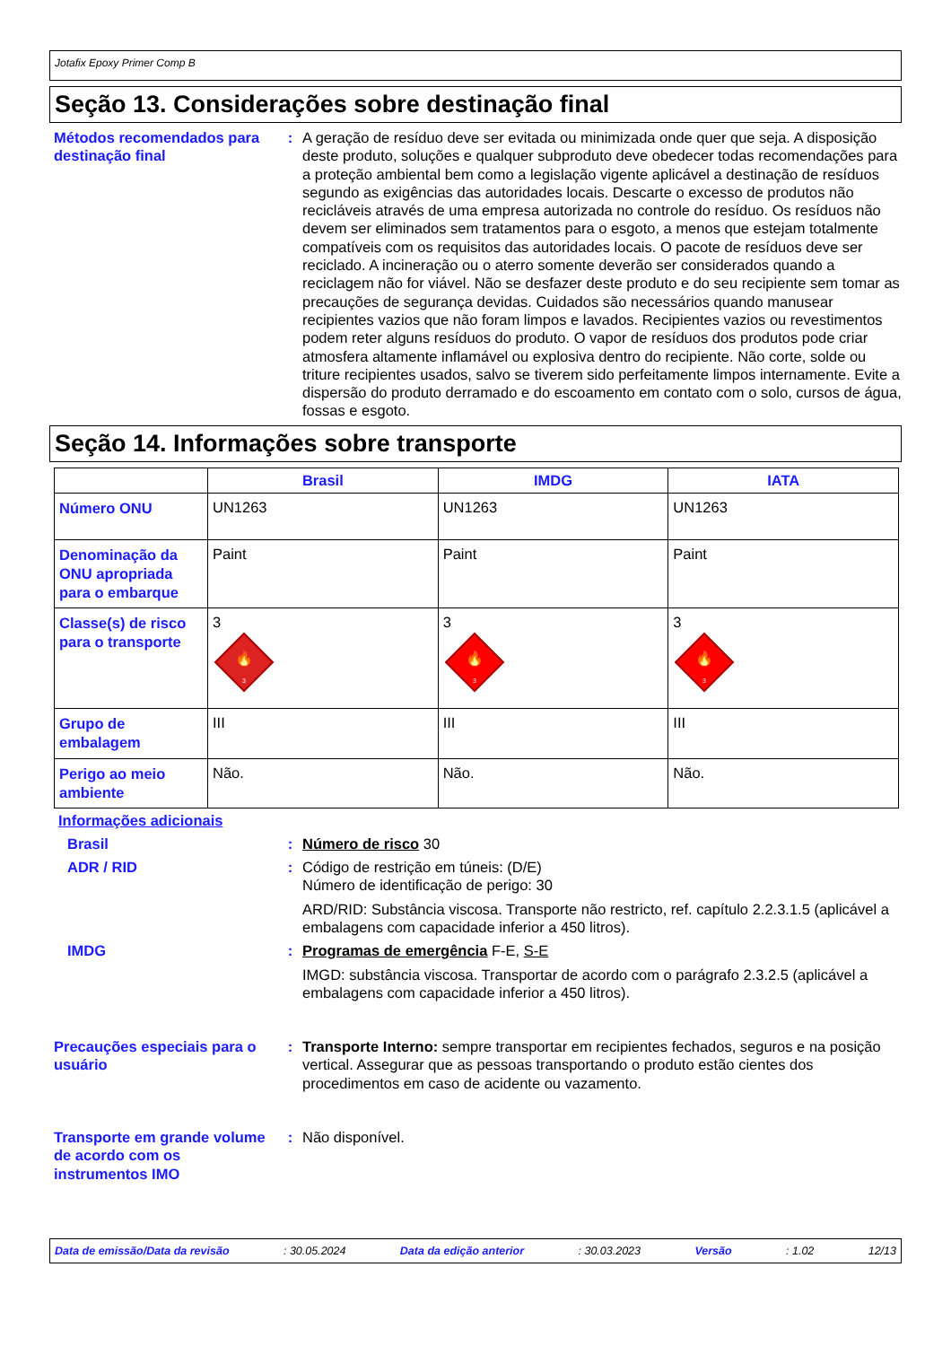Jotafix Epoxy Primer Comp B
Seção 13. Considerações sobre destinação final
Métodos recomendados para destinação final
: A geração de resíduo deve ser evitada ou minimizada onde quer que seja. A disposição deste produto, soluções e qualquer subproduto deve obedecer todas recomendações para a proteção ambiental bem como a legislação vigente aplicável a destinação de resíduos segundo as exigências das autoridades locais. Descarte o excesso de produtos não recicláveis através de uma empresa autorizada no controle do resíduo. Os resíduos não devem ser eliminados sem tratamentos para o esgoto, a menos que estejam totalmente compatíveis com os requisitos das autoridades locais. O pacote de resíduos deve ser reciclado. A incineração ou o aterro somente deverão ser considerados quando a reciclagem não for viável. Não se desfazer deste produto e do seu recipiente sem tomar as precauções de segurança devidas. Cuidados são necessários quando manusear recipientes vazios que não foram limpos e lavados. Recipientes vazios ou revestimentos podem reter alguns resíduos do produto. O vapor de resíduos dos produtos pode criar atmosfera altamente inflamável ou explosiva dentro do recipiente. Não corte, solde ou triture recipientes usados, salvo se tiverem sido perfeitamente limpos internamente. Evite a dispersão do produto derramado e do escoamento em contato com o solo, cursos de água, fossas e esgoto.
Seção 14. Informações sobre transporte
| | Brasil | IMDG | IATA |
| --- | --- | --- | --- |
| Número ONU | UN1263 | UN1263 | UN1263 |
| Denominação da ONU apropriada para o embarque | Paint | Paint | Paint |
| Classe(s) de risco para o transporte | 3 3 🔥 | 3 3 🔥 | 3 3 🔥 |
| Grupo de embalagem | III | III | III |
| Perigo ao meio ambiente | Não. | Não. | Não. |
Informações adicionais
Brasil : Número de risco 30
ADR / RID : Código de restrição em túneis: (D/E)
Número de identificação de perigo: 30
ARD/RID: Substância viscosa. Transporte não restricto, ref. capítulo 2.2.3.1.5 (aplicável a embalagens com capacidade inferior a 450 litros).
IMDG : Programas de emergência F-E, S-E
IMGD: substância viscosa. Transportar de acordo com o parágrafo 2.3.2.5 (aplicável a embalagens com capacidade inferior a 450 litros).
Precauções especiais para o usuário
: Transporte Interno: sempre transportar em recipientes fechados, seguros e na posição vertical. Assegurar que as pessoas transportando o produto estão cientes dos procedimentos em caso de acidente ou vazamento.
Transporte em grande volume de acordo com os instrumentos IMO
: Não disponível.
Data de emissão/Data da revisão: 30.05.2024 Data da edição anterior: 30.03.2023 Versão: 1.02 12/13